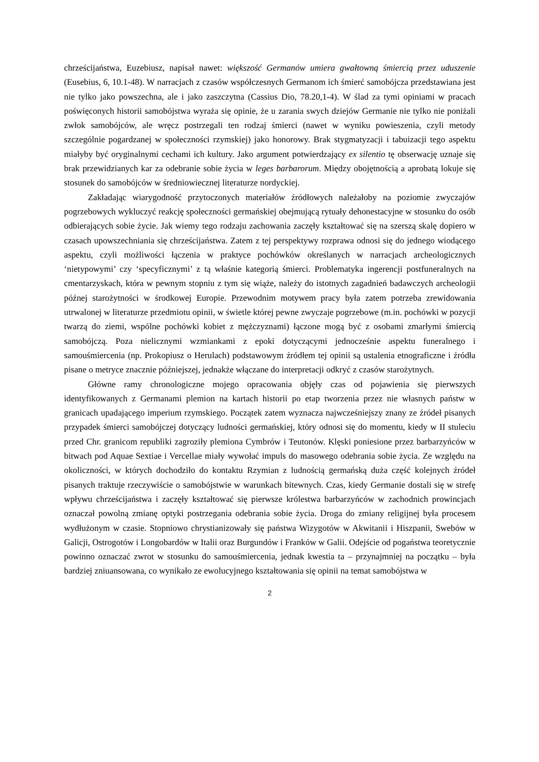chrześcijaństwa, Euzebiusz, napisał nawet: większość Germanów umiera gwałtowną śmiercią przez uduszenie (Eusebius, 6, 10.1-48). W narracjach z czasów współczesnych Germanom ich śmierć samobójcza przedstawiana jest nie tylko jako powszechna, ale i jako zaszczytna (Cassius Dio, 78.20,1-4). W ślad za tymi opiniami w pracach poświęconych historii samobójstwa wyraża się opinie, że u zarania swych dziejów Germanie nie tylko nie poniżali zwłok samobójców, ale wręcz postrzegali ten rodzaj śmierci (nawet w wyniku powieszenia, czyli metody szczególnie pogardzanej w społeczności rzymskiej) jako honorowy. Brak stygmatyzacji i tabuizacji tego aspektu miałyby być oryginalnymi cechami ich kultury. Jako argument potwierdzający ex silentio tę obserwację uznaje się brak przewidzianych kar za odebranie sobie życia w leges barbarorum. Między obojętnością a aprobatą lokuje się stosunek do samobójców w średniowiecznej literaturze nordyckiej.
Zakładając wiarygodność przytoczonych materiałów źródłowych należałoby na poziomie zwyczajów pogrzebowych wykluczyć reakcję społeczności germańskiej obejmującą rytuały dehonestacyjne w stosunku do osób odbierających sobie życie. Jak wiemy tego rodzaju zachowania zaczęły kształtować się na szerszą skalę dopiero w czasach upowszechniania się chrześcijaństwa. Zatem z tej perspektywy rozprawa odnosi się do jednego wiodącego aspektu, czyli możliwości łączenia w praktyce pochówków określanych w narracjach archeologicznych ‘nietypowymi’ czy ‘specyficznymi’ z tą właśnie kategorią śmierci. Problematyka ingerencji postfuneralnych na cmentarzyskach, która w pewnym stopniu z tym się wiąże, należy do istotnych zagadnień badawczych archeologii późnej starożytności w środkowej Europie. Przewodnim motywem pracy była zatem potrzeba zrewidowania utrwalonej w literaturze przedmiotu opinii, w świetle której pewne zwyczaje pogrzebowe (m.in. pochówki w pozycji twarzą do ziemi, wspólne pochówki kobiet z mężczyznami) łączone mogą być z osobami zmarłymi śmiercią samobójczą. Poza nielicznymi wzmiankami z epoki dotyczącymi jednocześnie aspektu funeralnego i samouśmiercenia (np. Prokopiusz o Herulach) podstawowym źródłem tej opinii są ustalenia etnograficzne i źródła pisane o metryce znacznie późniejszej, jednakże włączane do interpretacji odkryć z czasów starożytnych.
Główne ramy chronologiczne mojego opracowania objęły czas od pojawienia się pierwszych identyfikowanych z Germanami plemion na kartach historii po etap tworzenia przez nie własnych państw w granicach upadającego imperium rzymskiego. Początek zatem wyznacza najwcześniejszy znany ze źródeł pisanych przypadek śmierci samobójczej dotyczący ludności germańskiej, który odnosi się do momentu, kiedy w II stuleciu przed Chr. granicom republiki zagroziły plemiona Cymbrów i Teutonów. Klęski poniesione przez barbarzyńców w bitwach pod Aquae Sextiae i Vercellae miały wywołać impuls do masowego odebrania sobie życia. Ze względu na okoliczności, w których dochodziło do kontaktu Rzymian z ludnością germańską duża część kolejnych źródeł pisanych traktuje rzeczywiście o samobójstwie w warunkach bitewnych. Czas, kiedy Germanie dostali się w strefę wpływu chrześcijaństwa i zaczęły kształtować się pierwsze królestwa barbarzyńców w zachodnich prowincjach oznaczał powolną zmianę optyki postrzegania odebrania sobie życia. Droga do zmiany religijnej była procesem wydłużonym w czasie. Stopniowo chrystianizowały się państwa Wizygotów w Akwitanii i Hiszpanii, Swebów w Galicji, Ostrogotów i Longobardów w Italii oraz Burgundów i Franków w Galii. Odejście od pogaństwa teoretycznie powinno oznaczać zwrot w stosunku do samouśmiercenia, jednak kwestia ta – przynajmniej na początku – była bardziej zniuansowana, co wynikało ze ewolucyjnego kształtowania się opinii na temat samobójstwa w
2